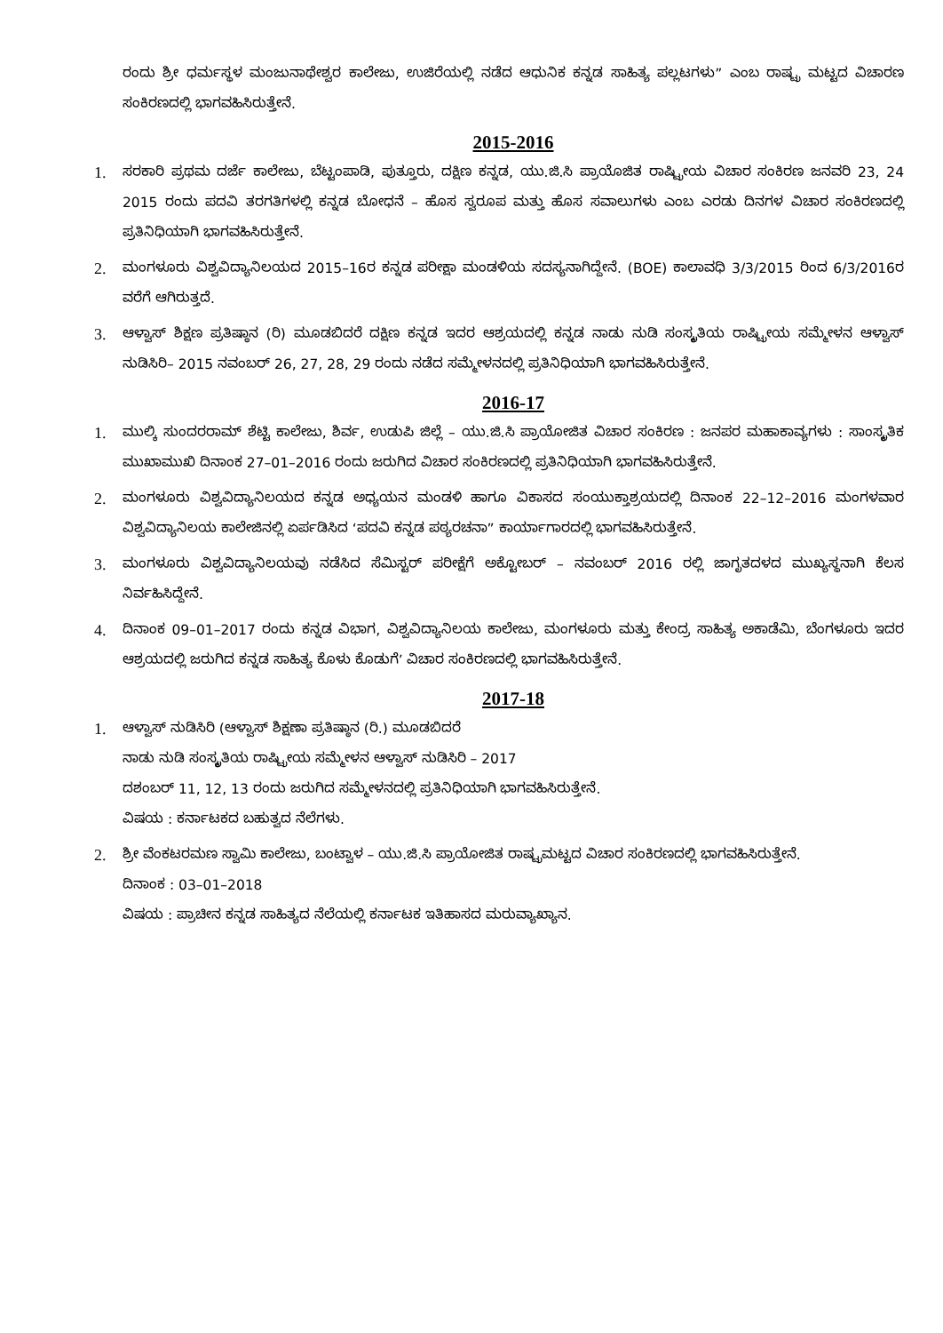ರಂದು ಶ್ರೀ ಧರ್ಮಸ್ಥಳ ಮಂಜುನಾಥೇಶ್ವರ ಕಾಲೇಜು, ಉಜಿರೆಯಲ್ಲಿ ನಡೆದ ಆಧುನಿಕ ಕನ್ನಡ ಸಾಹಿತ್ಯ ಪಲ್ಲಟಗಳು” ಎಂಬ ರಾಷ್ಟ್ರ ಮಟ್ಟದ ವಿಚಾರಣ ಸಂಕಿರಣದಲ್ಲಿ ಭಾಗವಹಿಸಿರುತ್ತೇನೆ.
2015-2016
1.
ಸರಕಾರಿ ಪ್ರಥಮ ದರ್ಜೆ ಕಾಲೇಜು, ಬೆಟ್ಟಂಪಾಡಿ, ಪುತ್ತೂರು, ದಕ್ಷಿಣ ಕನ್ನಡ, ಯು.ಜಿ.ಸಿ ಪ್ರಾಯೊಜಿತ ರಾಷ್ಟ್ರೀಯ ವಿಚಾರ ಸಂಕಿರಣ ಜನವರಿ 23, 24 2015 ರಂದು ಪದವಿ ತರಗತಿಗಳಲ್ಲಿ ಕನ್ನಡ ಬೋಧನೆ – ಹೊಸ ಸ್ವರೂಪ ಮತ್ತು ಹೊಸ ಸವಾಲುಗಳು ಎಂಬ ಎರಡು ದಿನಗಳ ವಿಚಾರ ಸಂಕಿರಣದಲ್ಲಿ ಪ್ರತಿನಿಧಿಯಾಗಿ ಭಾಗವಹಿಸಿರುತ್ತೇನೆ.
2.
ಮಂಗಳೂರು ವಿಶ್ವವಿದ್ಯಾನಿಲಯದ 2015–16ರ ಕನ್ನಡ ಪರೀಕ್ಷಾ ಮಂಡಳಿಯ ಸದಸ್ಯನಾಗಿದ್ದೇನೆ. (BOE) ಕಾಲಾವಧಿ 3/3/2015 ರಿಂದ 6/3/2016ರ ವರೆಗೆ ಆಗಿರುತ್ತದೆ.
3.
ಆಳ್ವಾಸ್ ಶಿಕ್ಷಣ ಪ್ರತಿಷ್ಠಾನ (ರಿ) ಮೂಡಬಿದರೆ ದಕ್ಷಿಣ ಕನ್ನಡ ಇದರ ಆಶ್ರಯದಲ್ಲಿ ಕನ್ನಡ ನಾಡು ನುಡಿ ಸಂಸ್ಕೃತಿಯ ರಾಷ್ಟ್ರೀಯ ಸಮ್ಮೇಳನ ಆಳ್ವಾಸ್ ನುಡಿಸಿರಿ– 2015 ನವಂಬರ್ 26, 27, 28, 29 ರಂದು ನಡೆದ ಸಮ್ಮೇಳನದಲ್ಲಿ ಪ್ರತಿನಿಧಿಯಾಗಿ ಭಾಗವಹಿಸಿರುತ್ತೇನೆ.
2016-17
1.
ಮುಲ್ಕಿ ಸುಂದರರಾಮ್ ಶೆಟ್ಟಿ ಕಾಲೇಜು, ಶಿರ್ವ, ಉಡುಪಿ ಜಿಲ್ಲೆ – ಯು.ಜಿ.ಸಿ ಪ್ರಾಯೋಜಿತ ವಿಚಾರ ಸಂಕಿರಣ : ಜನಪರ ಮಹಾಕಾವ್ಯಗಳು : ಸಾಂಸ್ಕೃತಿಕ ಮುಖಾಮುಖಿ ದಿನಾಂಕ 27–01–2016 ರಂದು ಜರುಗಿದ ವಿಚಾರ ಸಂಕಿರಣದಲ್ಲಿ ಪ್ರತಿನಿಧಿಯಾಗಿ ಭಾಗವಹಿಸಿರುತ್ತೇನೆ.
2.
ಮಂಗಳೂರು ವಿಶ್ವವಿದ್ಯಾನಿಲಯದ ಕನ್ನಡ ಅಧ್ಯಯನ ಮಂಡಳಿ ಹಾಗೂ ವಿಕಾಸದ ಸಂಯುಕ್ತಾಶ್ರಯದಲ್ಲಿ ದಿನಾಂಕ 22–12–2016 ಮಂಗಳವಾರ ವಿಶ್ವವಿದ್ಯಾನಿಲಯ ಕಾಲೇಜಿನಲ್ಲಿ ಏರ್ಪಡಿಸಿದ ‘ಪದವಿ ಕನ್ನಡ ಪಠ್ಯರಚನಾ” ಕಾರ್ಯಾಗಾರದಲ್ಲಿ ಭಾಗವಹಿಸಿರುತ್ತೇನೆ.
3.
ಮಂಗಳೂರು ವಿಶ್ವವಿದ್ಯಾನಿಲಯವು ನಡೆಸಿದ ಸೆಮಿಸ್ಟರ್ ಪರೀಕ್ಷೆಗೆ ಅಕ್ಟೋಬರ್ – ನವಂಬರ್ 2016 ರಲ್ಲಿ ಜಾಗೃತದಳದ ಮುಖ್ಯಸ್ಥನಾಗಿ ಕೆಲಸ ನಿರ್ವಹಿಸಿದ್ದೇನೆ.
4.
ದಿನಾಂಕ 09–01–2017 ರಂದು ಕನ್ನಡ ವಿಭಾಗ, ವಿಶ್ವವಿದ್ಯಾನಿಲಯ ಕಾಲೇಜು, ಮಂಗಳೂರು ಮತ್ತು ಕೇಂದ್ರ ಸಾಹಿತ್ಯ ಅಕಾಡೆಮಿ, ಬೆಂಗಳೂರು ಇದರ ಆಶ್ರಯದಲ್ಲಿ ಜರುಗಿದ ಕನ್ನಡ ಸಾಹಿತ್ಯ ಕೊಳು ಕೊಡುಗೆ’ ವಿಚಾರ ಸಂಕಿರಣದಲ್ಲಿ ಭಾಗವಹಿಸಿರುತ್ತೇನೆ.
2017-18
1.
ಆಳ್ವಾಸ್ ನುಡಿಸಿರಿ (ಆಳ್ವಾಸ್ ಶಿಕ್ಷಣಾ ಪ್ರತಿಷ್ಠಾನ (ರಿ.) ಮೂಡಬಿದರೆ
ನಾಡು ನುಡಿ ಸಂಸ್ಕೃತಿಯ ರಾಷ್ಟ್ರೀಯ ಸಮ್ಮೇಳನ ಆಳ್ವಾಸ್ ನುಡಿಸಿರಿ – 2017
ದಶಂಬರ್ 11, 12, 13 ರಂದು ಜರುಗಿದ ಸಮ್ಮೇಳನದಲ್ಲಿ ಪ್ರತಿನಿಧಿಯಾಗಿ ಭಾಗವಹಿಸಿರುತ್ತೇನೆ.
ವಿಷಯ : ಕರ್ನಾಟಕದ ಬಹುತ್ವದ ನೆಲೆಗಳು.
2.
ಶ್ರೀ ವೆಂಕಟರಮಣ ಸ್ವಾಮಿ ಕಾಲೇಜು, ಬಂಟ್ವಾಳ – ಯು.ಜಿ.ಸಿ ಪ್ರಾಯೋಜಿತ ರಾಷ್ಟ್ರಮಟ್ಟದ ವಿಚಾರ ಸಂಕಿರಣದಲ್ಲಿ ಭಾಗವಹಿಸಿರುತ್ತೇನೆ.
ದಿನಾಂಕ : 03–01–2018
ವಿಷಯ : ಪ್ರಾಚೀನ ಕನ್ನಡ ಸಾಹಿತ್ಯದ ನೆಲೆಯಲ್ಲಿ ಕರ್ನಾಟಕ ಇತಿಹಾಸದ ಮರುವ್ಯಾಖ್ಯಾನ.